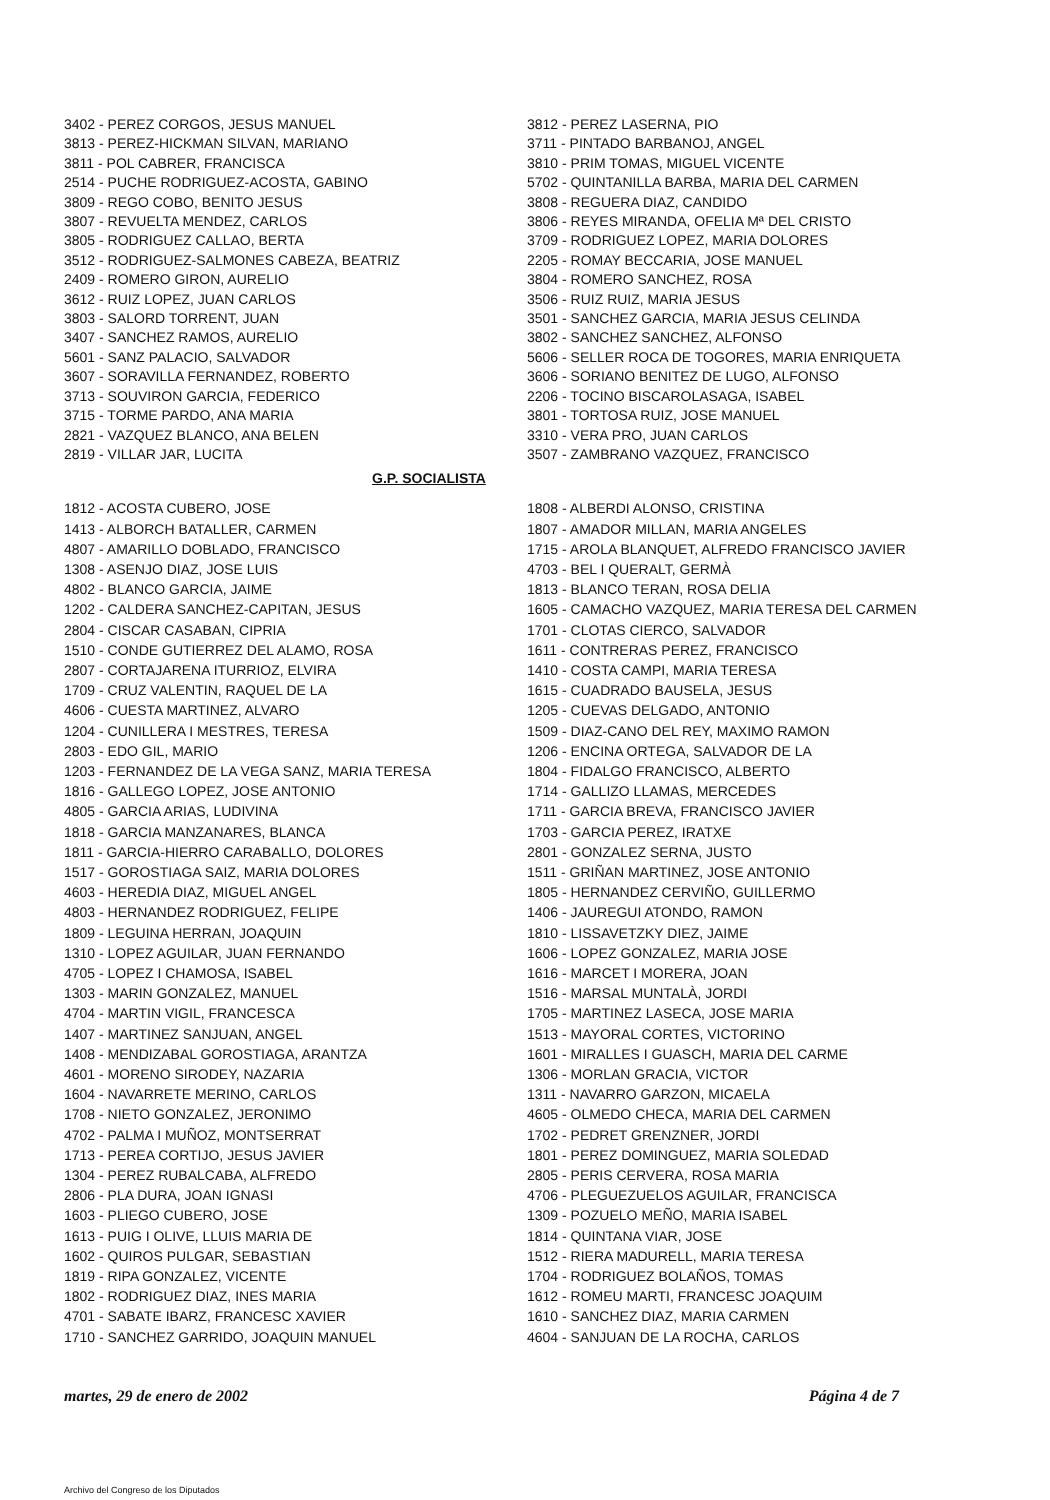3402 - PEREZ CORGOS, JESUS MANUEL
3813 - PEREZ-HICKMAN SILVAN, MARIANO
3811 - POL CABRER, FRANCISCA
2514 - PUCHE RODRIGUEZ-ACOSTA, GABINO
3809 - REGO COBO, BENITO JESUS
3807 - REVUELTA MENDEZ, CARLOS
3805 - RODRIGUEZ CALLAO, BERTA
3512 - RODRIGUEZ-SALMONES CABEZA, BEATRIZ
2409 - ROMERO GIRON, AURELIO
3612 - RUIZ LOPEZ, JUAN CARLOS
3803 - SALORD TORRENT, JUAN
3407 - SANCHEZ RAMOS, AURELIO
5601 - SANZ PALACIO, SALVADOR
3607 - SORAVILLA FERNANDEZ, ROBERTO
3713 - SOUVIRON GARCIA, FEDERICO
3715 - TORME PARDO, ANA MARIA
2821 - VAZQUEZ BLANCO, ANA BELEN
2819 - VILLAR JAR, LUCITA
3812 - PEREZ LASERNA, PIO
3711 - PINTADO BARBANOJ, ANGEL
3810 - PRIM TOMAS, MIGUEL VICENTE
5702 - QUINTANILLA BARBA, MARIA DEL CARMEN
3808 - REGUERA DIAZ, CANDIDO
3806 - REYES MIRANDA, OFELIA Mª DEL CRISTO
3709 - RODRIGUEZ LOPEZ, MARIA DOLORES
2205 - ROMAY BECCARIA, JOSE MANUEL
3804 - ROMERO SANCHEZ, ROSA
3506 - RUIZ RUIZ, MARIA JESUS
3501 - SANCHEZ GARCIA, MARIA JESUS CELINDA
3802 - SANCHEZ SANCHEZ, ALFONSO
5606 - SELLER ROCA DE TOGORES, MARIA ENRIQUETA
3606 - SORIANO BENITEZ DE LUGO, ALFONSO
2206 - TOCINO BISCAROLASAGA, ISABEL
3801 - TORTOSA RUIZ, JOSE MANUEL
3310 - VERA PRO, JUAN CARLOS
3507 - ZAMBRANO VAZQUEZ, FRANCISCO
G.P. SOCIALISTA
1812 - ACOSTA CUBERO, JOSE
1413 - ALBORCH BATALLER, CARMEN
4807 - AMARILLO DOBLADO, FRANCISCO
1308 - ASENJO DIAZ, JOSE LUIS
4802 - BLANCO GARCIA, JAIME
1202 - CALDERA SANCHEZ-CAPITAN, JESUS
2804 - CISCAR CASABAN, CIPRIA
1510 - CONDE GUTIERREZ DEL ALAMO, ROSA
2807 - CORTAJARENA ITURRIOZ, ELVIRA
1709 - CRUZ VALENTIN, RAQUEL DE LA
4606 - CUESTA MARTINEZ, ALVARO
1204 - CUNILLERA I MESTRES, TERESA
2803 - EDO GIL, MARIO
1203 - FERNANDEZ DE LA VEGA SANZ, MARIA TERESA
1816 - GALLEGO LOPEZ, JOSE ANTONIO
4805 - GARCIA ARIAS, LUDIVINA
1818 - GARCIA MANZANARES, BLANCA
1811 - GARCIA-HIERRO CARABALLO, DOLORES
1517 - GOROSTIAGA SAIZ, MARIA DOLORES
4603 - HEREDIA DIAZ, MIGUEL ANGEL
4803 - HERNANDEZ RODRIGUEZ, FELIPE
1809 - LEGUINA HERRAN, JOAQUIN
1310 - LOPEZ AGUILAR, JUAN FERNANDO
4705 - LOPEZ I CHAMOSA, ISABEL
1303 - MARIN GONZALEZ, MANUEL
4704 - MARTIN VIGIL, FRANCESCA
1407 - MARTINEZ SANJUAN, ANGEL
1408 - MENDIZABAL GOROSTIAGA, ARANTZA
4601 - MORENO SIRODEY, NAZARIA
1604 - NAVARRETE MERINO, CARLOS
1708 - NIETO GONZALEZ, JERONIMO
4702 - PALMA I MUÑOZ, MONTSERRAT
1713 - PEREA CORTIJO, JESUS JAVIER
1304 - PEREZ RUBALCABA, ALFREDO
2806 - PLA DURA, JOAN IGNASI
1603 - PLIEGO CUBERO, JOSE
1613 - PUIG I OLIVE, LLUIS MARIA DE
1602 - QUIROS PULGAR, SEBASTIAN
1819 - RIPA GONZALEZ, VICENTE
1802 - RODRIGUEZ DIAZ, INES MARIA
4701 - SABATE IBARZ, FRANCESC XAVIER
1710 - SANCHEZ GARRIDO, JOAQUIN MANUEL
1808 - ALBERDI ALONSO, CRISTINA
1807 - AMADOR MILLAN, MARIA ANGELES
1715 - AROLA BLANQUET, ALFREDO FRANCISCO JAVIER
4703 - BEL I QUERALT, GERMÀ
1813 - BLANCO TERAN, ROSA DELIA
1605 - CAMACHO VAZQUEZ, MARIA TERESA DEL CARMEN
1701 - CLOTAS CIERCO, SALVADOR
1611 - CONTRERAS PEREZ, FRANCISCO
1410 - COSTA CAMPI, MARIA TERESA
1615 - CUADRADO BAUSELA, JESUS
1205 - CUEVAS DELGADO, ANTONIO
1509 - DIAZ-CANO DEL REY, MAXIMO RAMON
1206 - ENCINA ORTEGA, SALVADOR DE LA
1804 - FIDALGO FRANCISCO, ALBERTO
1714 - GALLIZO LLAMAS, MERCEDES
1711 - GARCIA BREVA, FRANCISCO JAVIER
1703 - GARCIA PEREZ, IRATXE
2801 - GONZALEZ SERNA, JUSTO
1511 - GRIÑAN MARTINEZ, JOSE ANTONIO
1805 - HERNANDEZ CERVIÑO, GUILLERMO
1406 - JAUREGUI ATONDO, RAMON
1810 - LISSAVETZKY DIEZ, JAIME
1606 - LOPEZ GONZALEZ, MARIA JOSE
1616 - MARCET I MORERA, JOAN
1516 - MARSAL MUNTALÀ, JORDI
1705 - MARTINEZ LASECA, JOSE MARIA
1513 - MAYORAL CORTES, VICTORINO
1601 - MIRALLES I GUASCH, MARIA DEL CARME
1306 - MORLAN GRACIA, VICTOR
1311 - NAVARRO GARZON, MICAELA
4605 - OLMEDO CHECA, MARIA DEL CARMEN
1702 - PEDRET GRENZNER, JORDI
1801 - PEREZ DOMINGUEZ, MARIA SOLEDAD
2805 - PERIS CERVERA, ROSA MARIA
4706 - PLEGUEZUELOS AGUILAR, FRANCISCA
1309 - POZUELO MEÑO, MARIA ISABEL
1814 - QUINTANA VIAR, JOSE
1512 - RIERA MADURELL, MARIA TERESA
1704 - RODRIGUEZ BOLAÑOS, TOMAS
1612 - ROMEU MARTI, FRANCESC JOAQUIM
1610 - SANCHEZ DIAZ, MARIA CARMEN
4604 - SANJUAN DE LA ROCHA, CARLOS
martes, 29 de enero de 2002 Página 4 de 7
Archivo del Congreso de los Diputados